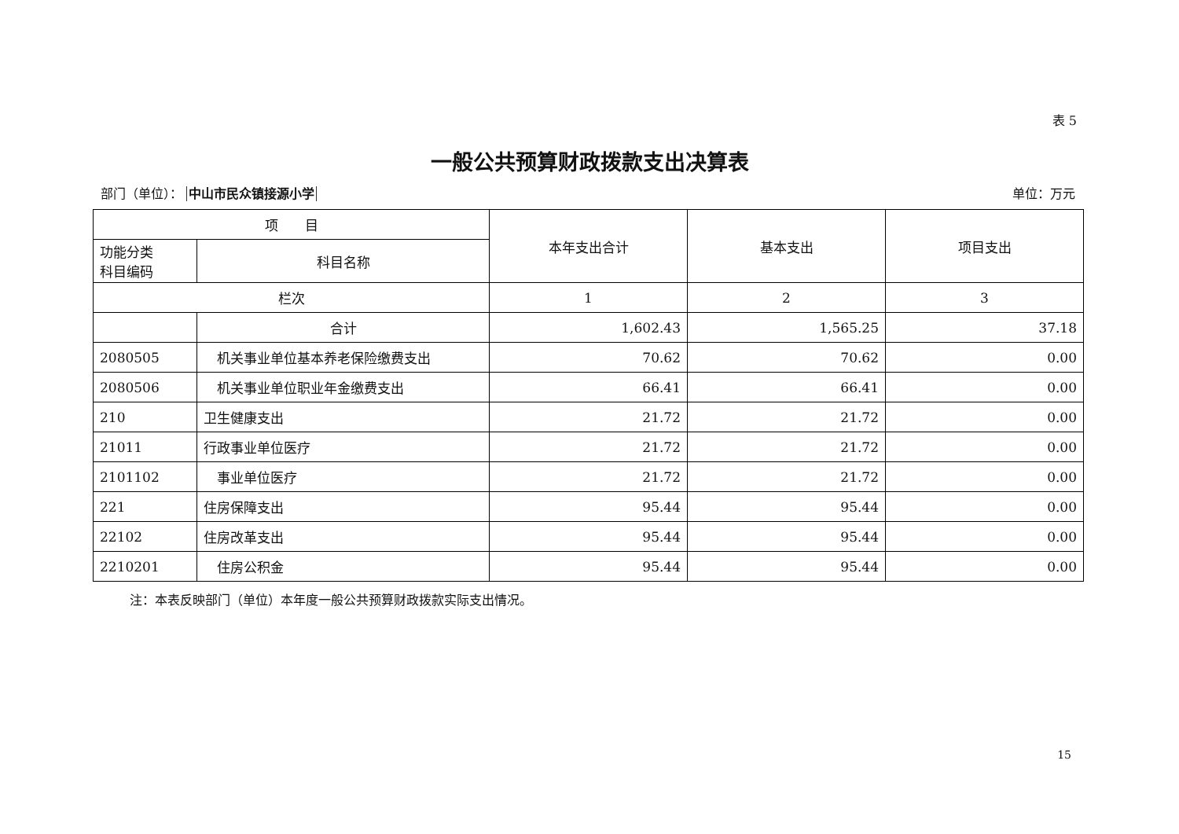表 5
一般公共预算财政拨款支出决算表
部门（单位）： 中山市民众镇接源小学 单位：万元
| 项 目 | | 本年支出合计 | 基本支出 | 项目支出 |
| --- | --- | --- | --- | --- |
| 功能分类 科目编码 | 科目名称 | | | |
| 栏次 | | 1 | 2 | 3 |
| | 合计 | 1,602.43 | 1,565.25 | 37.18 |
| 2080505 | 机关事业单位基本养老保险缴费支出 | 70.62 | 70.62 | 0.00 |
| 2080506 | 机关事业单位职业年金缴费支出 | 66.41 | 66.41 | 0.00 |
| 210 | 卫生健康支出 | 21.72 | 21.72 | 0.00 |
| 21011 | 行政事业单位医疗 | 21.72 | 21.72 | 0.00 |
| 2101102 | 事业单位医疗 | 21.72 | 21.72 | 0.00 |
| 221 | 住房保障支出 | 95.44 | 95.44 | 0.00 |
| 22102 | 住房改革支出 | 95.44 | 95.44 | 0.00 |
| 2210201 | 住房公积金 | 95.44 | 95.44 | 0.00 |
注：本表反映部门（单位）本年度一般公共预算财政拨款实际支出情况。
15